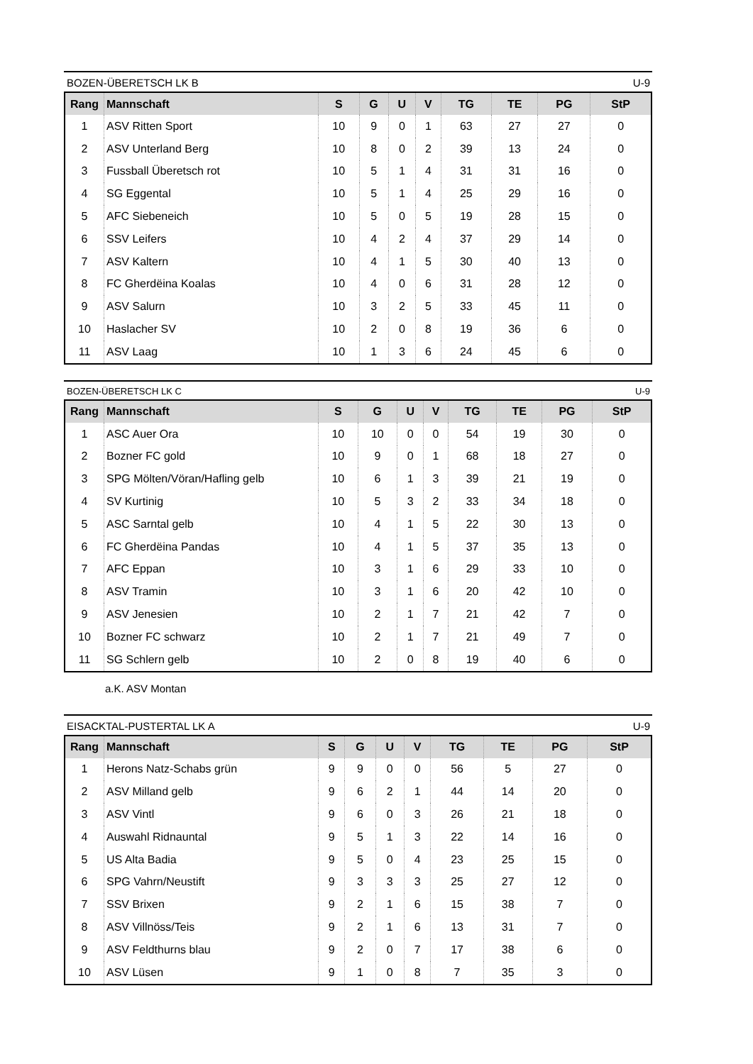BOZEN-ÜBERETSCH LK B U-9
| Rang | Mannschaft | S | G | U | V | TG | TE | PG | StP |
| --- | --- | --- | --- | --- | --- | --- | --- | --- | --- |
| 1 | ASV Ritten Sport | 10 | 9 | 0 | 1 | 63 | 27 | 27 | 0 |
| 2 | ASV Unterland Berg | 10 | 8 | 0 | 2 | 39 | 13 | 24 | 0 |
| 3 | Fussball Überetsch rot | 10 | 5 | 1 | 4 | 31 | 31 | 16 | 0 |
| 4 | SG Eggental | 10 | 5 | 1 | 4 | 25 | 29 | 16 | 0 |
| 5 | AFC Siebeneich | 10 | 5 | 0 | 5 | 19 | 28 | 15 | 0 |
| 6 | SSV Leifers | 10 | 4 | 2 | 4 | 37 | 29 | 14 | 0 |
| 7 | ASV Kaltern | 10 | 4 | 1 | 5 | 30 | 40 | 13 | 0 |
| 8 | FC Gherdëina Koalas | 10 | 4 | 0 | 6 | 31 | 28 | 12 | 0 |
| 9 | ASV Salurn | 10 | 3 | 2 | 5 | 33 | 45 | 11 | 0 |
| 10 | Haslacher SV | 10 | 2 | 0 | 8 | 19 | 36 | 6 | 0 |
| 11 | ASV Laag | 10 | 1 | 3 | 6 | 24 | 45 | 6 | 0 |
BOZEN-ÜBERETSCH LK C U-9
| Rang | Mannschaft | S | G | U | V | TG | TE | PG | StP |
| --- | --- | --- | --- | --- | --- | --- | --- | --- | --- |
| 1 | ASC Auer Ora | 10 | 10 | 0 | 0 | 54 | 19 | 30 | 0 |
| 2 | Bozner FC gold | 10 | 9 | 0 | 1 | 68 | 18 | 27 | 0 |
| 3 | SPG Mölten/Vöran/Hafling gelb | 10 | 6 | 1 | 3 | 39 | 21 | 19 | 0 |
| 4 | SV Kurtinig | 10 | 5 | 3 | 2 | 33 | 34 | 18 | 0 |
| 5 | ASC Sarntal gelb | 10 | 4 | 1 | 5 | 22 | 30 | 13 | 0 |
| 6 | FC Gherdëina Pandas | 10 | 4 | 1 | 5 | 37 | 35 | 13 | 0 |
| 7 | AFC Eppan | 10 | 3 | 1 | 6 | 29 | 33 | 10 | 0 |
| 8 | ASV Tramin | 10 | 3 | 1 | 6 | 20 | 42 | 10 | 0 |
| 9 | ASV Jenesien | 10 | 2 | 1 | 7 | 21 | 42 | 7 | 0 |
| 10 | Bozner FC schwarz | 10 | 2 | 1 | 7 | 21 | 49 | 7 | 0 |
| 11 | SG Schlern gelb | 10 | 2 | 0 | 8 | 19 | 40 | 6 | 0 |
a.K. ASV Montan
EISACKTAL-PUSTERTAL LK A U-9
| Rang | Mannschaft | S | G | U | V | TG | TE | PG | StP |
| --- | --- | --- | --- | --- | --- | --- | --- | --- | --- |
| 1 | Herons Natz-Schabs grün | 9 | 9 | 0 | 0 | 56 | 5 | 27 | 0 |
| 2 | ASV Milland gelb | 9 | 6 | 2 | 1 | 44 | 14 | 20 | 0 |
| 3 | ASV Vintl | 9 | 6 | 0 | 3 | 26 | 21 | 18 | 0 |
| 4 | Auswahl Ridnauntal | 9 | 5 | 1 | 3 | 22 | 14 | 16 | 0 |
| 5 | US Alta Badia | 9 | 5 | 0 | 4 | 23 | 25 | 15 | 0 |
| 6 | SPG Vahrn/Neustift | 9 | 3 | 3 | 3 | 25 | 27 | 12 | 0 |
| 7 | SSV Brixen | 9 | 2 | 1 | 6 | 15 | 38 | 7 | 0 |
| 8 | ASV Villnöss/Teis | 9 | 2 | 1 | 6 | 13 | 31 | 7 | 0 |
| 9 | ASV Feldthurns blau | 9 | 2 | 0 | 7 | 17 | 38 | 6 | 0 |
| 10 | ASV Lüsen | 9 | 1 | 0 | 8 | 7 | 35 | 3 | 0 |